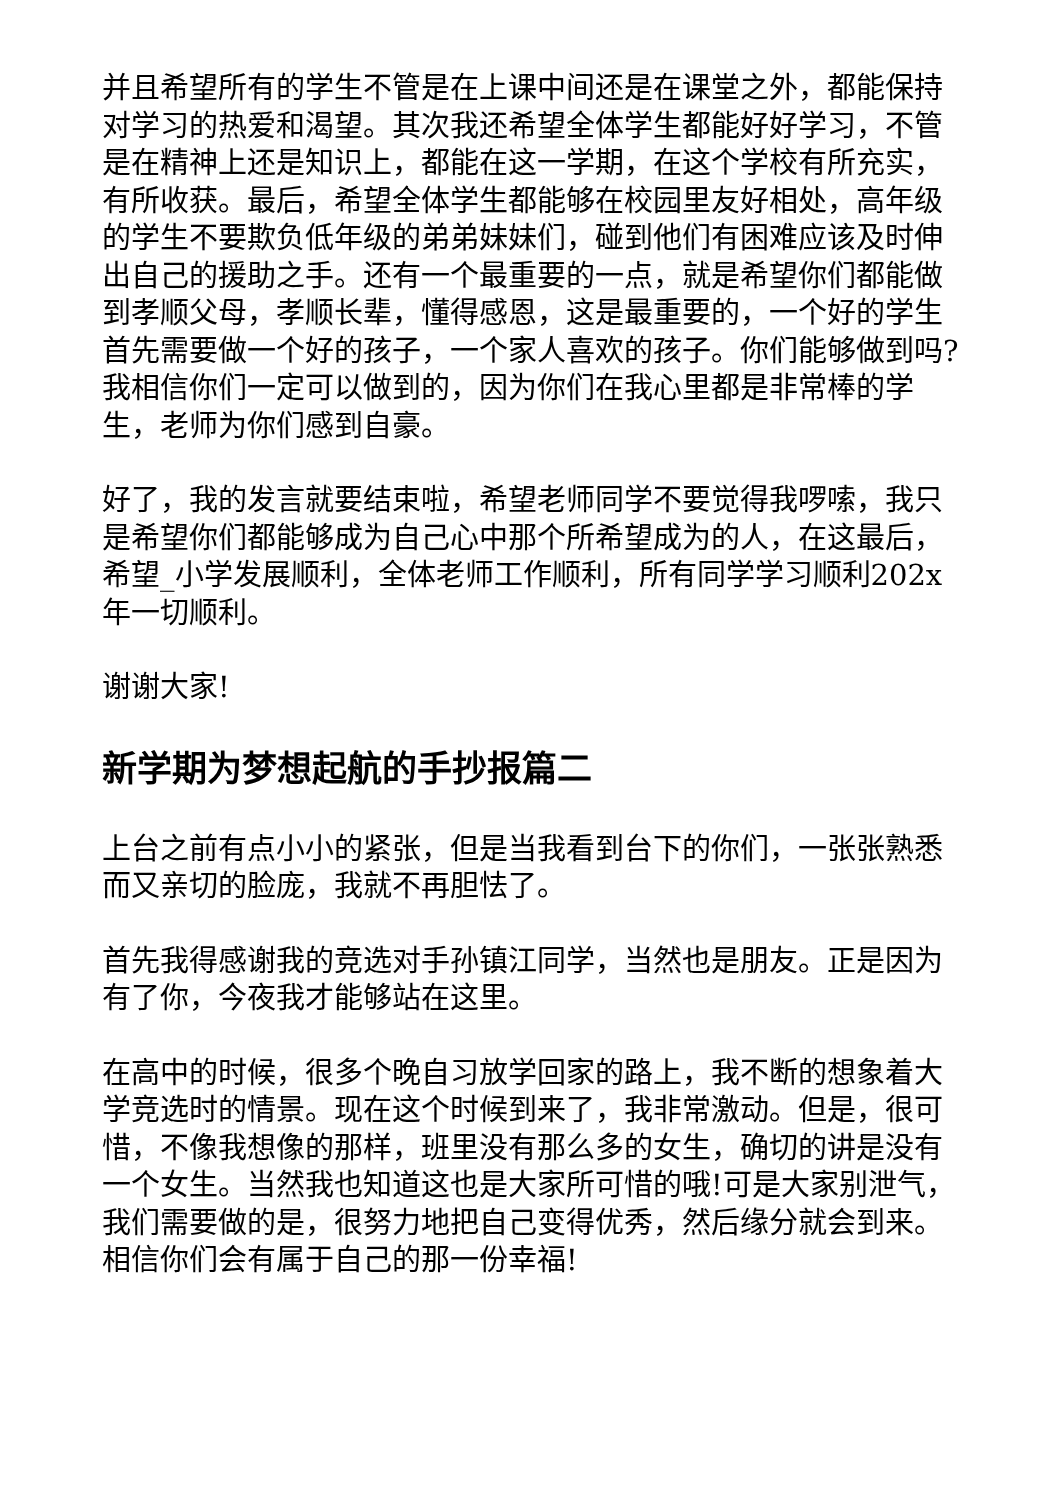并且希望所有的学生不管是在上课中间还是在课堂之外，都能保持对学习的热爱和渴望。其次我还希望全体学生都能好好学习，不管是在精神上还是知识上，都能在这一学期，在这个学校有所充实，有所收获。最后，希望全体学生都能够在校园里友好相处，高年级的学生不要欺负低年级的弟弟妹妹们，碰到他们有困难应该及时伸出自己的援助之手。还有一个最重要的一点，就是希望你们都能做到孝顺父母，孝顺长辈，懂得感恩，这是最重要的，一个好的学生首先需要做一个好的孩子，一个家人喜欢的孩子。你们能够做到吗?我相信你们一定可以做到的，因为你们在我心里都是非常棒的学生，老师为你们感到自豪。
好了，我的发言就要结束啦，希望老师同学不要觉得我啰嗦，我只是希望你们都能够成为自己心中那个所希望成为的人，在这最后，希望_小学发展顺利，全体老师工作顺利，所有同学学习顺利202x年一切顺利。
谢谢大家!
新学期为梦想起航的手抄报篇二
上台之前有点小小的紧张，但是当我看到台下的你们，一张张熟悉而又亲切的脸庞，我就不再胆怯了。
首先我得感谢我的竞选对手孙镇江同学，当然也是朋友。正是因为有了你，今夜我才能够站在这里。
在高中的时候，很多个晚自习放学回家的路上，我不断的想象着大学竞选时的情景。现在这个时候到来了，我非常激动。但是，很可惜，不像我想像的那样，班里没有那么多的女生，确切的讲是没有一个女生。当然我也知道这也是大家所可惜的哦!可是大家别泄气，我们需要做的是，很努力地把自己变得优秀，然后缘分就会到来。相信你们会有属于自己的那一份幸福!